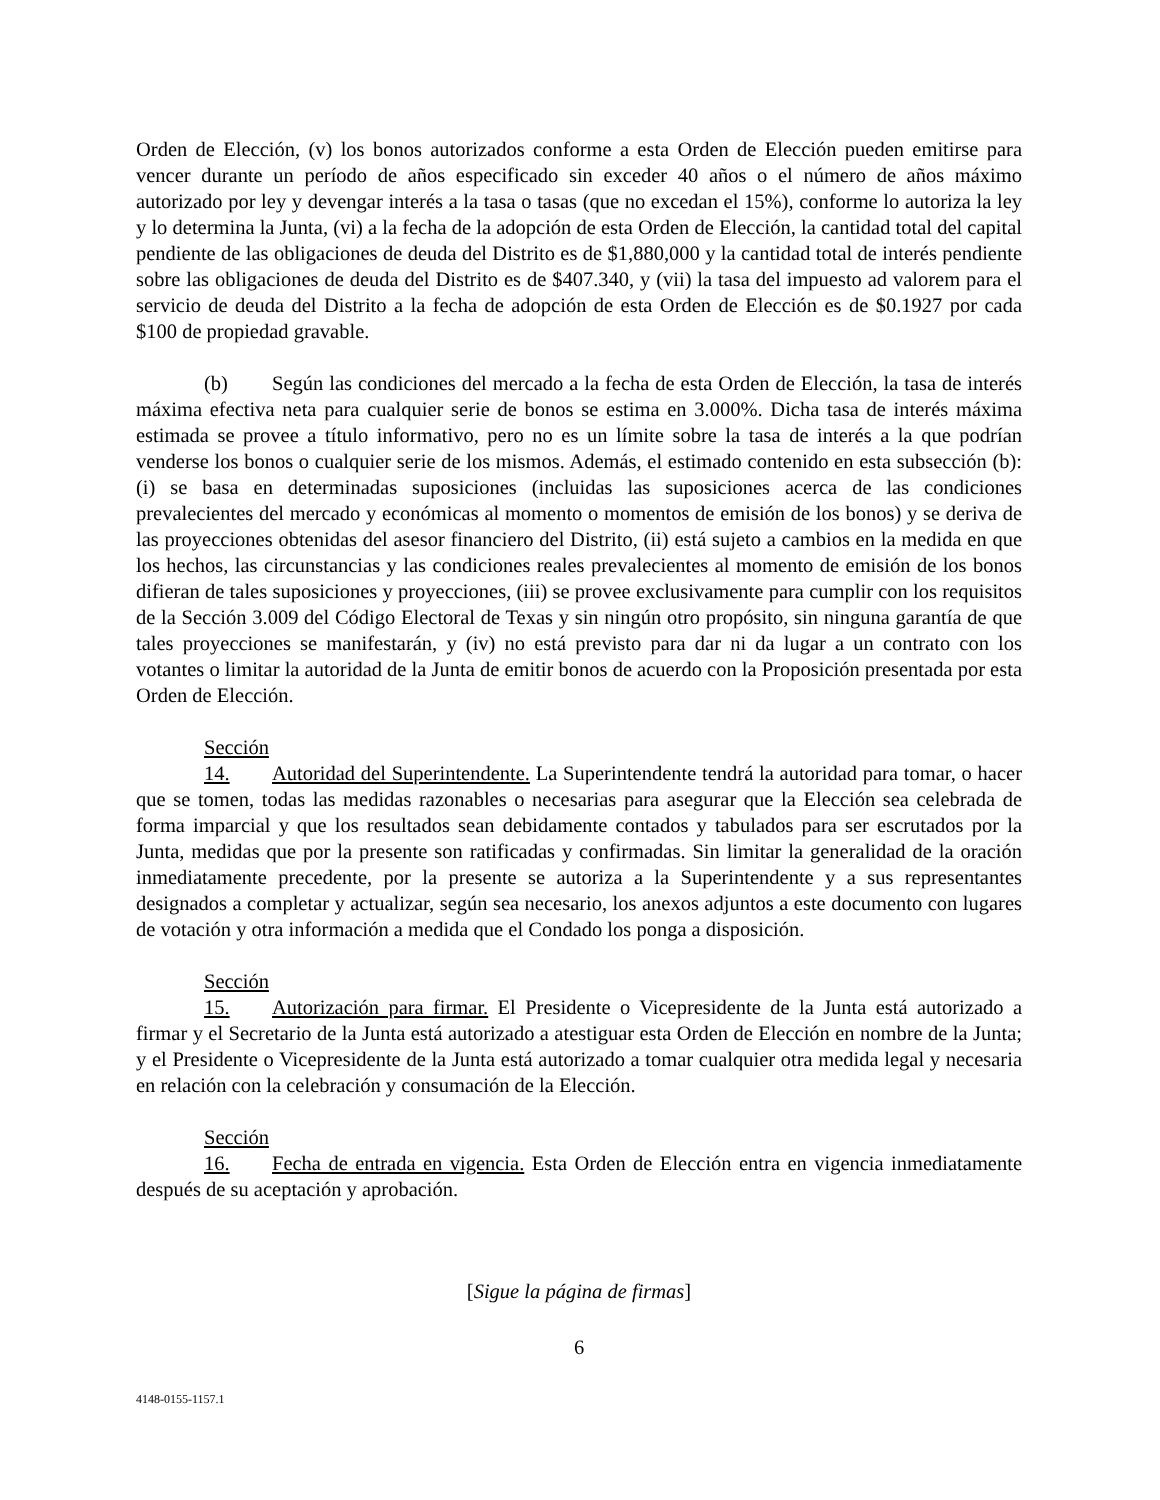Orden de Elección, (v) los bonos autorizados conforme a esta Orden de Elección pueden emitirse para vencer durante un período de años especificado sin exceder 40 años o el número de años máximo autorizado por ley y devengar interés a la tasa o tasas (que no excedan el 15%), conforme lo autoriza la ley y lo determina la Junta, (vi) a la fecha de la adopción de esta Orden de Elección, la cantidad total del capital pendiente de las obligaciones de deuda del Distrito es de $1,880,000 y la cantidad total de interés pendiente sobre las obligaciones de deuda del Distrito es de $407.340, y (vii) la tasa del impuesto ad valorem para el servicio de deuda del Distrito a la fecha de adopción de esta Orden de Elección es de $0.1927 por cada $100 de propiedad gravable.
(b) Según las condiciones del mercado a la fecha de esta Orden de Elección, la tasa de interés máxima efectiva neta para cualquier serie de bonos se estima en 3.000%. Dicha tasa de interés máxima estimada se provee a título informativo, pero no es un límite sobre la tasa de interés a la que podrían venderse los bonos o cualquier serie de los mismos. Además, el estimado contenido en esta subsección (b): (i) se basa en determinadas suposiciones (incluidas las suposiciones acerca de las condiciones prevalecientes del mercado y económicas al momento o momentos de emisión de los bonos) y se deriva de las proyecciones obtenidas del asesor financiero del Distrito, (ii) está sujeto a cambios en la medida en que los hechos, las circunstancias y las condiciones reales prevalecientes al momento de emisión de los bonos difieran de tales suposiciones y proyecciones, (iii) se provee exclusivamente para cumplir con los requisitos de la Sección 3.009 del Código Electoral de Texas y sin ningún otro propósito, sin ninguna garantía de que tales proyecciones se manifestarán, y (iv) no está previsto para dar ni da lugar a un contrato con los votantes o limitar la autoridad de la Junta de emitir bonos de acuerdo con la Proposición presentada por esta Orden de Elección.
Sección 14. Autoridad del Superintendente. La Superintendente tendrá la autoridad para tomar, o hacer que se tomen, todas las medidas razonables o necesarias para asegurar que la Elección sea celebrada de forma imparcial y que los resultados sean debidamente contados y tabulados para ser escrutados por la Junta, medidas que por la presente son ratificadas y confirmadas. Sin limitar la generalidad de la oración inmediatamente precedente, por la presente se autoriza a la Superintendente y a sus representantes designados a completar y actualizar, según sea necesario, los anexos adjuntos a este documento con lugares de votación y otra información a medida que el Condado los ponga a disposición.
Sección 15. Autorización para firmar. El Presidente o Vicepresidente de la Junta está autorizado a firmar y el Secretario de la Junta está autorizado a atestiguar esta Orden de Elección en nombre de la Junta; y el Presidente o Vicepresidente de la Junta está autorizado a tomar cualquier otra medida legal y necesaria en relación con la celebración y consumación de la Elección.
Sección 16. Fecha de entrada en vigencia. Esta Orden de Elección entra en vigencia inmediatamente después de su aceptación y aprobación.
[Sigue la página de firmas]
6
4148-0155-1157.1